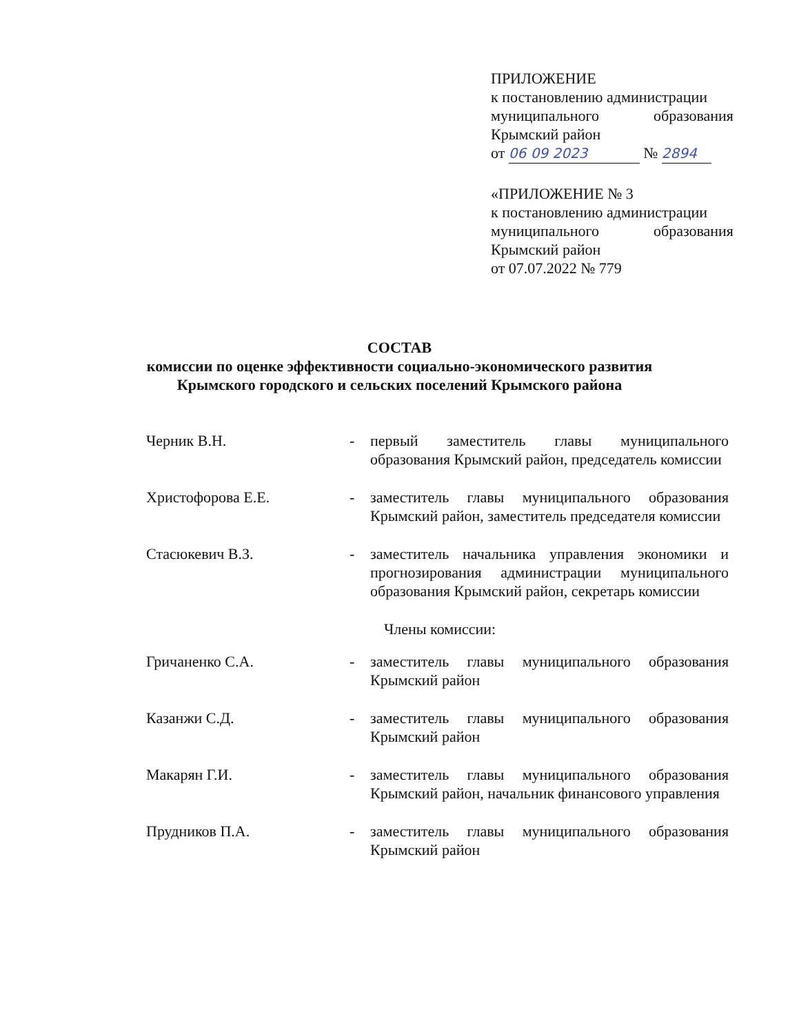ПРИЛОЖЕНИЕ
к постановлению администрации
муниципального образования
Крымский район
от 06 09 2023 № 2894
«ПРИЛОЖЕНИЕ № 3
к постановлению администрации
муниципального образования
Крымский район
от 07.07.2022 № 779
СОСТАВ
комиссии по оценке эффективности социально-экономического развития
Крымского городского и сельских поселений Крымского района
Черник В.Н. - первый заместитель главы муниципального образования Крымский район, председатель комиссии
Христофорова Е.Е. - заместитель главы муниципального образования Крымский район, заместитель председателя комиссии
Стасюкевич В.З. - заместитель начальника управления экономики и прогнозирования администрации муниципального образования Крымский район, секретарь комиссии
Члены комиссии:
Гричаненко С.А. - заместитель главы муниципального образования Крымский район
Казанжи С.Д. - заместитель главы муниципального образования Крымский район
Макарян Г.И. - заместитель главы муниципального образования Крымский район, начальник финансового управления
Прудников П.А. - заместитель главы муниципального образования Крымский район